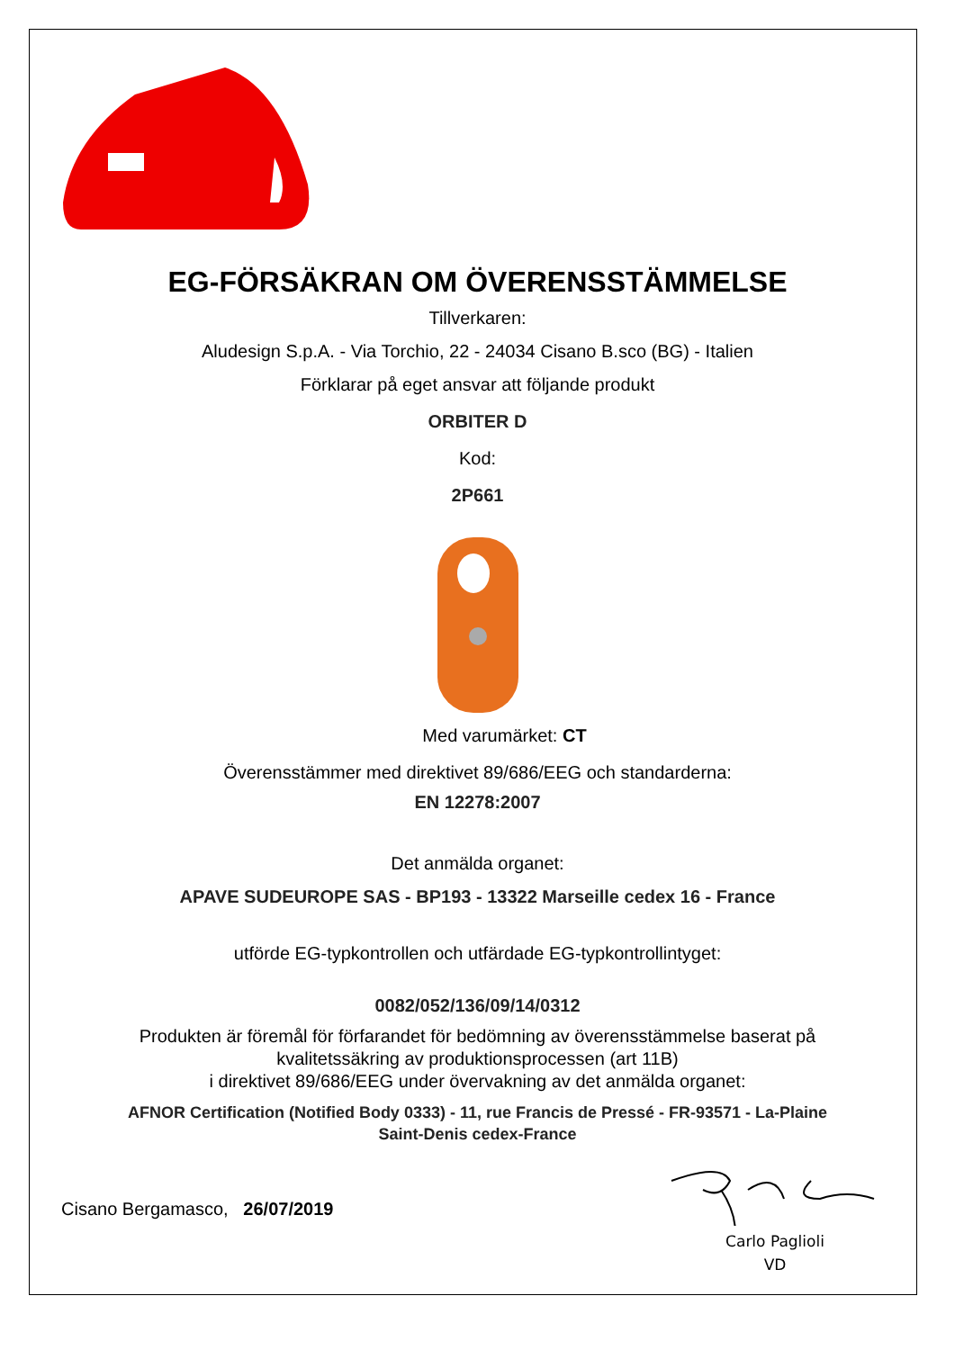EG-FÖRSÄKRAN OM ÖVERENSSTÄMMELSE
Tillverkaren:
Aludesign S.p.A. - Via Torchio, 22 - 24034 Cisano B.sco (BG) - Italien
Förklarar på eget ansvar att följande produkt
ORBITER D
Kod:
2P661
Med varumärket: CT
Överensstämmer med direktivet 89/686/EEG och standarderna:
EN 12278:2007
Det anmälda organet:
APAVE SUDEUROPE SAS - BP193 - 13322 Marseille cedex 16 - France
utförde EG-typkontrollen och utfärdade EG-typkontrollintyget:
0082/052/136/09/14/0312
Produkten är föremål för förfarandet för bedömning av överensstämmelse baserat på
kvalitetssäkring av produktionsprocessen (art 11B)
i direktivet 89/686/EEG under övervakning av det anmälda organet:
AFNOR Certification (Notified Body 0333) - 11, rue Francis de Pressé - FR-93571 - La-Plaine
Saint-Denis cedex-France
Cisano Bergamasco, 26/07/2019
Carlo Paglioli
VD